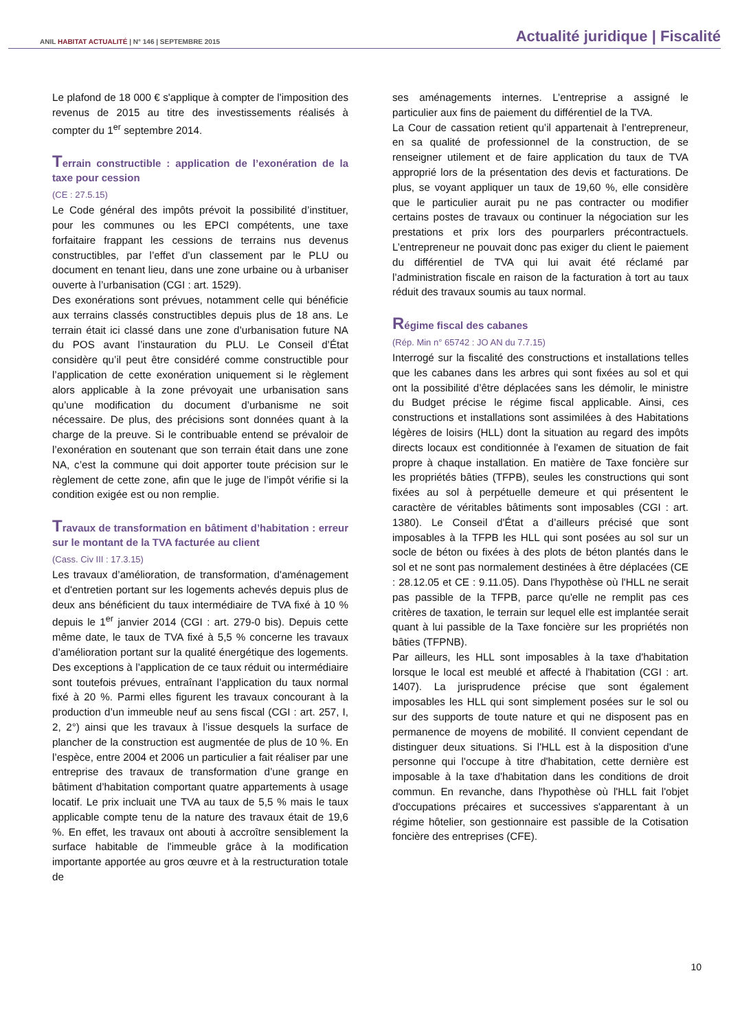ANIL HABITAT ACTUALITÉ | N° 146 | SEPTEMBRE 2015
Actualité juridique | Fiscalité
Le plafond de 18 000 € s'applique à compter de l'imposition des revenus de 2015 au titre des investissements réalisés à compter du 1<sup>er</sup> septembre 2014.
Terrain constructible : application de l’exonération de la taxe pour cession
(CE : 27.5.15)
Le Code général des impôts prévoit la possibilité d’instituer, pour les communes ou les EPCI compétents, une taxe forfaitaire frappant les cessions de terrains nus devenus constructibles, par l’effet d’un classement par le PLU ou document en tenant lieu, dans une zone urbaine ou à urbaniser ouverte à l’urbanisation (CGI : art. 1529).
Des exonérations sont prévues, notamment celle qui bénéficie aux terrains classés constructibles depuis plus de 18 ans. Le terrain était ici classé dans une zone d’urbanisation future NA du POS avant l’instauration du PLU. Le Conseil d’État considère qu’il peut être considéré comme constructible pour l’application de cette exonération uniquement si le règlement alors applicable à la zone prévoyait une urbanisation sans qu’une modification du document d’urbanisme ne soit nécessaire. De plus, des précisions sont données quant à la charge de la preuve. Si le contribuable entend se prévaloir de l’exonération en soutenant que son terrain était dans une zone NA, c’est la commune qui doit apporter toute précision sur le règlement de cette zone, afin que le juge de l’impôt vérifie si la condition exigée est ou non remplie.
Travaux de transformation en bâtiment d’habitation : erreur sur le montant de la TVA facturée au client
(Cass. Civ III : 17.3.15)
Les travaux d’amélioration, de transformation, d'aménagement et d'entretien portant sur les logements achevés depuis plus de deux ans bénéficient du taux intermédiaire de TVA fixé à 10 % depuis le 1<sup>er</sup> janvier 2014 (CGI : art. 279-0 bis). Depuis cette même date, le taux de TVA fixé à 5,5 % concerne les travaux d’amélioration portant sur la qualité énergétique des logements. Des exceptions à l’application de ce taux réduit ou intermédiaire sont toutefois prévues, entraînant l’application du taux normal fixé à 20 %. Parmi elles figurent les travaux concourant à la production d’un immeuble neuf au sens fiscal (CGI : art. 257, I, 2, 2°) ainsi que les travaux à l’issue desquels la surface de plancher de la construction est augmentée de plus de 10 %. En l’espèce, entre 2004 et 2006 un particulier a fait réaliser par une entreprise des travaux de transformation d’une grange en bâtiment d’habitation comportant quatre appartements à usage locatif. Le prix incluait une TVA au taux de 5,5 % mais le taux applicable compte tenu de la nature des travaux était de 19,6 %. En effet, les travaux ont abouti à accroître sensiblement la surface habitable de l'immeuble grâce à la modification importante apportée au gros œuvre et à la restructuration totale de
ses aménagements internes. L’entreprise a assigné le particulier aux fins de paiement du différentiel de la TVA.
La Cour de cassation retient qu’il appartenait à l’entrepreneur, en sa qualité de professionnel de la construction, de se renseigner utilement et de faire application du taux de TVA approprié lors de la présentation des devis et facturations. De plus, se voyant appliquer un taux de 19,60 %, elle considère que le particulier aurait pu ne pas contracter ou modifier certains postes de travaux ou continuer la négociation sur les prestations et prix lors des pourparlers précontractuels. L’entrepreneur ne pouvait donc pas exiger du client le paiement du différentiel de TVA qui lui avait été réclamé par l’administration fiscale en raison de la facturation à tort au taux réduit des travaux soumis au taux normal.
Régime fiscal des cabanes
(Rép. Min n° 65742 : JO AN du 7.7.15)
Interrogé sur la fiscalité des constructions et installations telles que les cabanes dans les arbres qui sont fixées au sol et qui ont la possibilité d’être déplacées sans les démolir, le ministre du Budget précise le régime fiscal applicable. Ainsi, ces constructions et installations sont assimilées à des Habitations légères de loisirs (HLL) dont la situation au regard des impôts directs locaux est conditionnée à l'examen de situation de fait propre à chaque installation. En matière de Taxe foncière sur les propriétés bâties (TFPB), seules les constructions qui sont fixées au sol à perpétuelle demeure et qui présentent le caractère de véritables bâtiments sont imposables (CGI : art. 1380). Le Conseil d'État a d’ailleurs précisé que sont imposables à la TFPB les HLL qui sont posées au sol sur un socle de béton ou fixées à des plots de béton plantés dans le sol et ne sont pas normalement destinées à être déplacées (CE : 28.12.05 et CE : 9.11.05). Dans l'hypothèse où l'HLL ne serait pas passible de la TFPB, parce qu'elle ne remplit pas ces critères de taxation, le terrain sur lequel elle est implantée serait quant à lui passible de la Taxe foncière sur les propriétés non bâties (TFPNB).
Par ailleurs, les HLL sont imposables à la taxe d'habitation lorsque le local est meublé et affecté à l'habitation (CGI : art. 1407). La jurisprudence précise que sont également imposables les HLL qui sont simplement posées sur le sol ou sur des supports de toute nature et qui ne disposent pas en permanence de moyens de mobilité. Il convient cependant de distinguer deux situations. Si l'HLL est à la disposition d'une personne qui l'occupe à titre d'habitation, cette dernière est imposable à la taxe d'habitation dans les conditions de droit commun. En revanche, dans l'hypothèse où l'HLL fait l'objet d'occupations précaires et successives s'apparentant à un régime hôtelier, son gestionnaire est passible de la Cotisation foncière des entreprises (CFE).
10